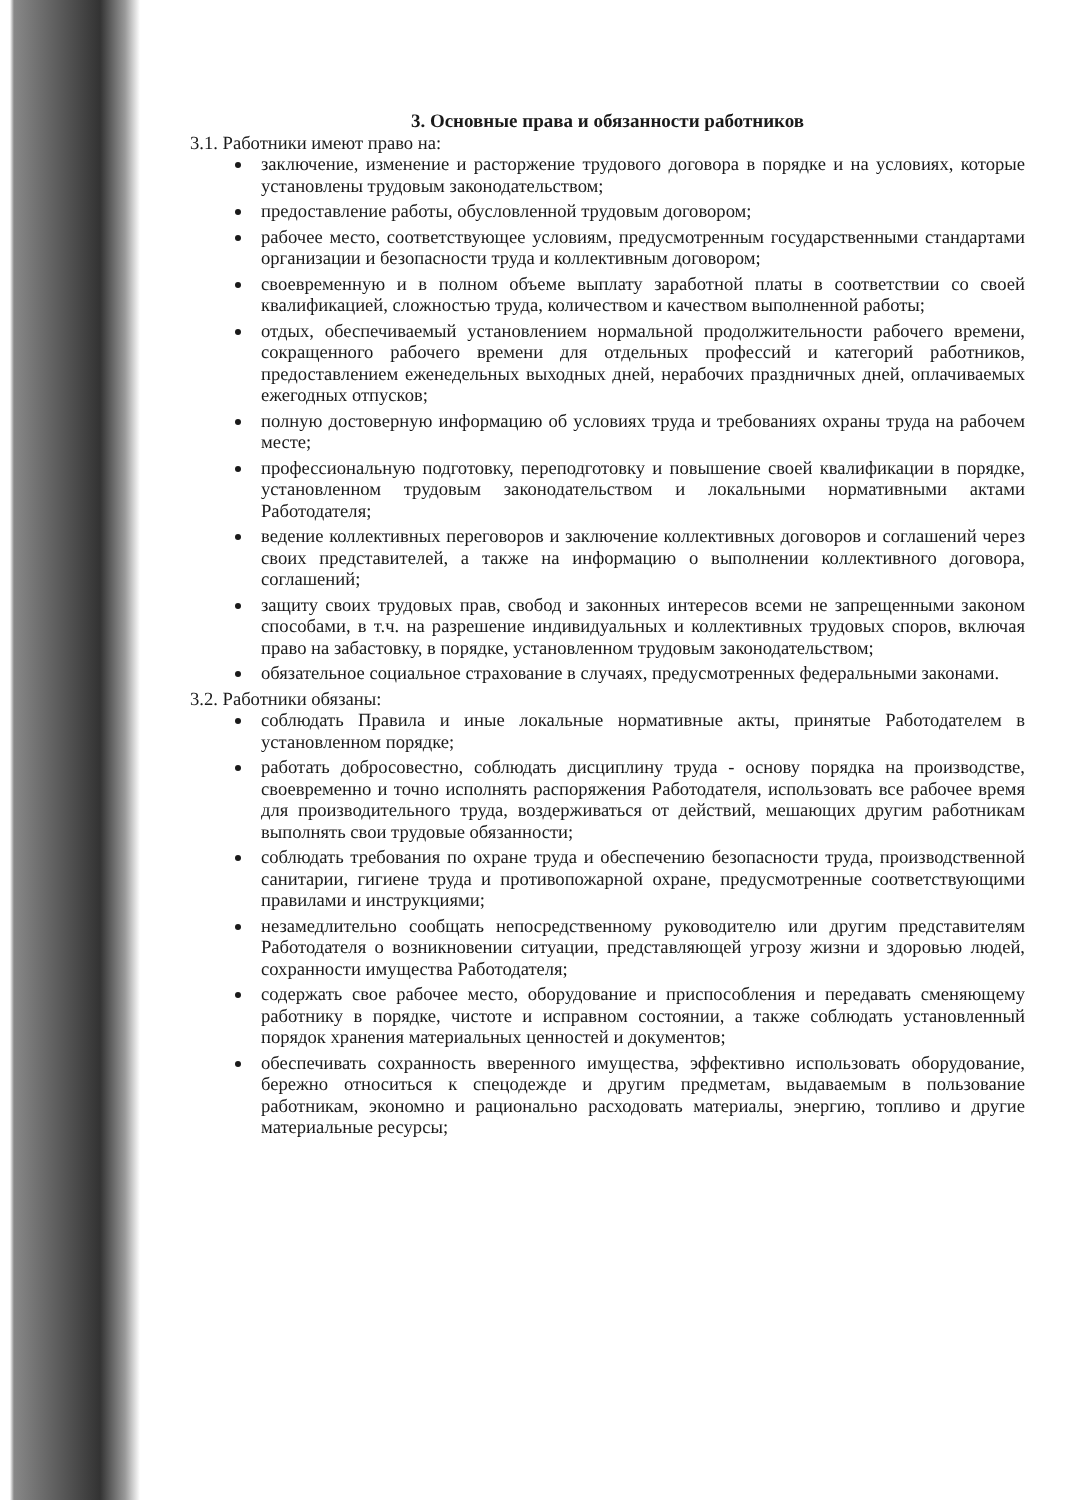3. Основные права и обязанности работников
3.1. Работники имеют право на:
заключение, изменение и расторжение трудового договора в порядке и на условиях, которые установлены трудовым законодательством;
предоставление работы, обусловленной трудовым договором;
рабочее место, соответствующее условиям, предусмотренным государственными стандартами организации и безопасности труда и коллективным договором;
своевременную и в полном объеме выплату заработной платы в соответствии со своей квалификацией, сложностью труда, количеством и качеством выполненной работы;
отдых, обеспечиваемый установлением нормальной продолжительности рабочего времени, сокращенного рабочего времени для отдельных профессий и категорий работников, предоставлением еженедельных выходных дней, нерабочих праздничных дней, оплачиваемых ежегодных отпусков;
полную достоверную информацию об условиях труда и требованиях охраны труда на рабочем месте;
профессиональную подготовку, переподготовку и повышение своей квалификации в порядке, установленном трудовым законодательством и локальными нормативными актами Работодателя;
ведение коллективных переговоров и заключение коллективных договоров и соглашений через своих представителей, а также на информацию о выполнении коллективного договора, соглашений;
защиту своих трудовых прав, свобод и законных интересов всеми не запрещенными законом способами, в т.ч. на разрешение индивидуальных и коллективных трудовых споров, включая право на забастовку, в порядке, установленном трудовым законодательством;
обязательное социальное страхование в случаях, предусмотренных федеральными законами.
3.2. Работники обязаны:
соблюдать Правила и иные локальные нормативные акты, принятые Работодателем в установленном порядке;
работать добросовестно, соблюдать дисциплину труда - основу порядка на производстве, своевременно и точно исполнять распоряжения Работодателя, использовать все рабочее время для производительного труда, воздерживаться от действий, мешающих другим работникам выполнять свои трудовые обязанности;
соблюдать требования по охране труда и обеспечению безопасности труда, производственной санитарии, гигиене труда и противопожарной охране, предусмотренные соответствующими правилами и инструкциями;
незамедлительно сообщать непосредственному руководителю или другим представителям Работодателя о возникновении ситуации, представляющей угрозу жизни и здоровью людей, сохранности имущества Работодателя;
содержать свое рабочее место, оборудование и приспособления и передавать сменяющему работнику в порядке, чистоте и исправном состоянии, а также соблюдать установленный порядок хранения материальных ценностей и документов;
обеспечивать сохранность вверенного имущества, эффективно использовать оборудование, бережно относиться к спецодежде и другим предметам, выдаваемым в пользование работникам, экономно и рационально расходовать материалы, энергию, топливо и другие материальные ресурсы;